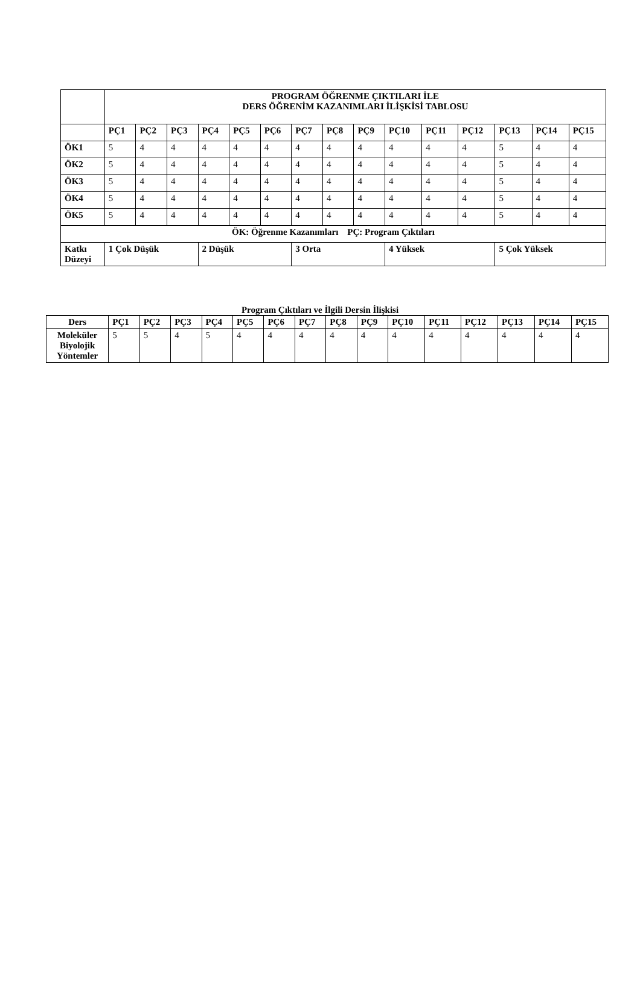| | PROGRAM ÖĞRENME ÇIKTILARI İLE DERS ÖĞRENİM KAZANIMLARI İLİŞKİSİ TABLOSU | | | | | | | | | | | | | | |
| | PÇ1 | PÇ2 | PÇ3 | PÇ4 | PÇ5 | PÇ6 | PÇ7 | PÇ8 | PÇ9 | PÇ10 | PÇ11 | PÇ12 | PÇ13 | PÇ14 | PÇ15 |
| ÖK1 | 5 | 4 | 4 | 4 | 4 | 4 | 4 | 4 | 4 | 4 | 4 | 4 | 5 | 4 | 4 |
| ÖK2 | 5 | 4 | 4 | 4 | 4 | 4 | 4 | 4 | 4 | 4 | 4 | 4 | 5 | 4 | 4 |
| ÖK3 | 5 | 4 | 4 | 4 | 4 | 4 | 4 | 4 | 4 | 4 | 4 | 4 | 5 | 4 | 4 |
| ÖK4 | 5 | 4 | 4 | 4 | 4 | 4 | 4 | 4 | 4 | 4 | 4 | 4 | 5 | 4 | 4 |
| ÖK5 | 5 | 4 | 4 | 4 | 4 | 4 | 4 | 4 | 4 | 4 | 4 | 4 | 5 | 4 | 4 |
| ÖK: Öğrenme Kazanımları PÇ: Program Çıktıları | | | | | | | | | | | | | | | |
| Katkı Düzeyi | 1 Çok Düşük | | | 2 Düşük | | | 3 Orta | | | 4 Yüksek | | | 5 Çok Yüksek | | |
Program Çıktıları ve İlgili Dersin İlişkisi
| Ders | PÇ1 | PÇ2 | PÇ3 | PÇ4 | PÇ5 | PÇ6 | PÇ7 | PÇ8 | PÇ9 | PÇ10 | PÇ11 | PÇ12 | PÇ13 | PÇ14 | PÇ15 |
| --- | --- | --- | --- | --- | --- | --- | --- | --- | --- | --- | --- | --- | --- | --- | --- |
| Moleküler Biyolojik Yöntemler | 5 | 5 | 4 | 5 | 4 | 4 | 4 | 4 | 4 | 4 | 4 | 4 | 4 | 4 | 4 |